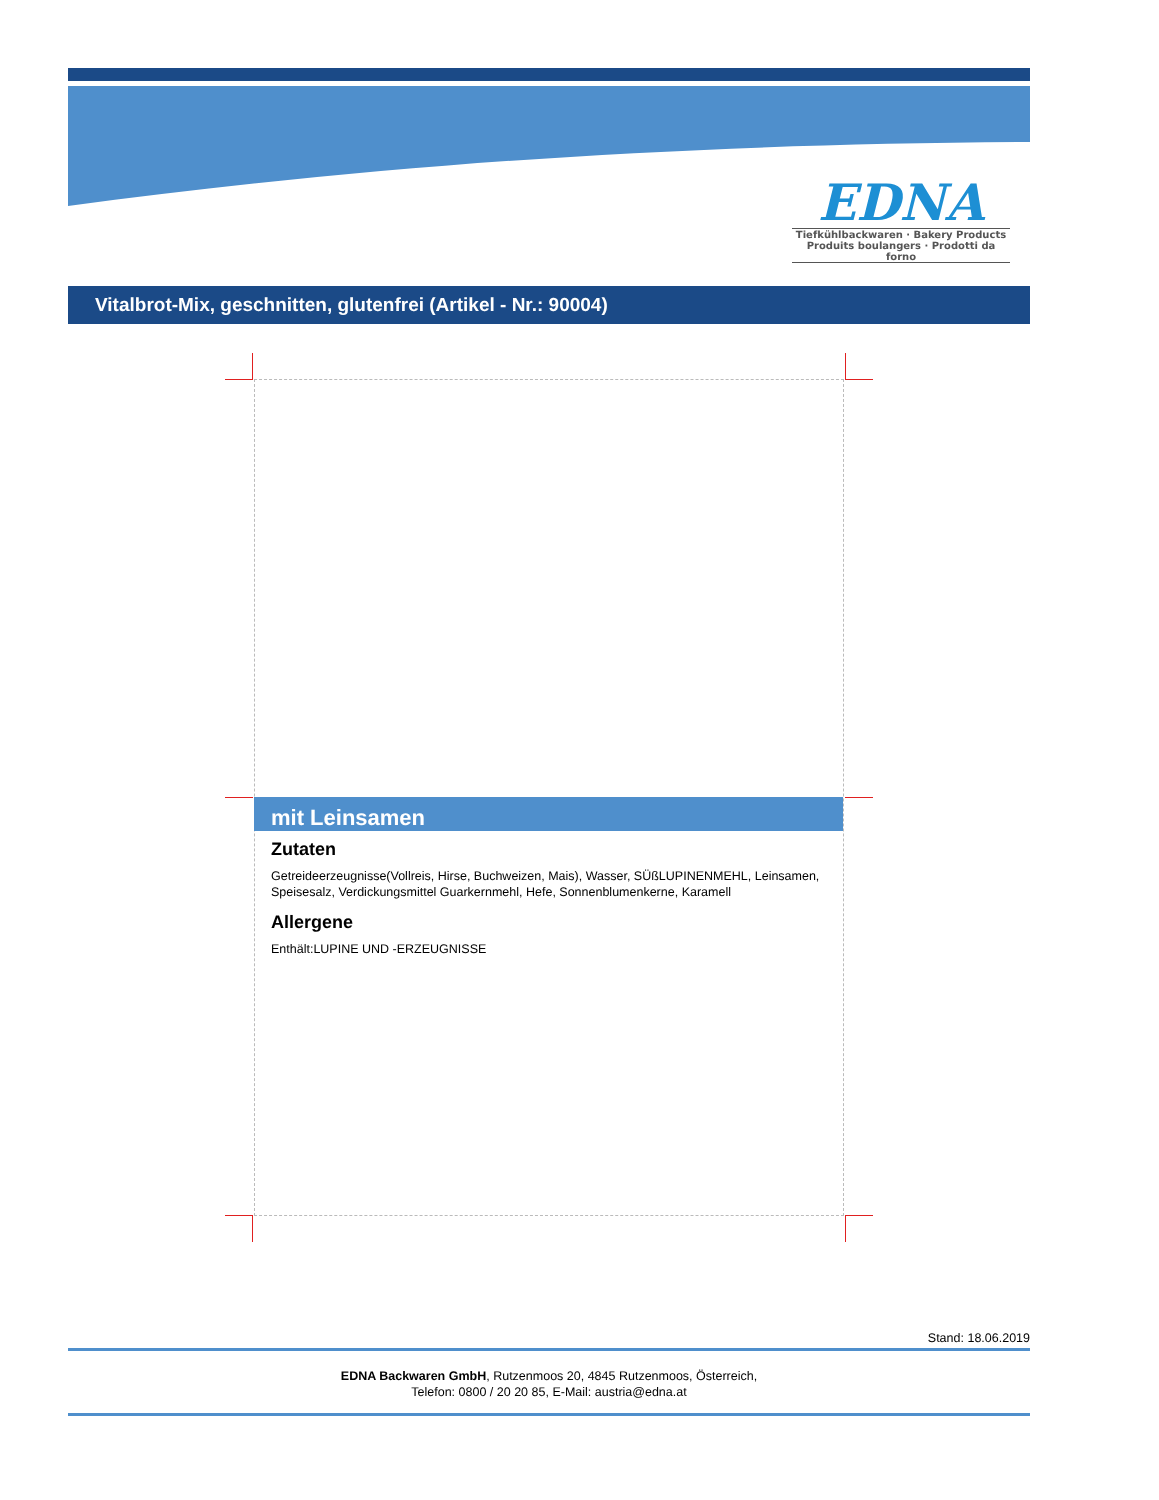EDNA
Tiefkühlbackwaren · Bakery Products
Produits boulangers · Prodotti da forno
Vitalbrot-Mix, geschnitten, glutenfrei (Artikel - Nr.: 90004)
mit Leinsamen
Zutaten
Getreideerzeugnisse(Vollreis, Hirse, Buchweizen, Mais), Wasser, SÜßLUPINENMEHL, Leinsamen, Speisesalz, Verdickungsmittel Guarkernmehl, Hefe, Sonnenblumenkerne, Karamell
Allergene
Enthält:LUPINE UND -ERZEUGNISSE
Stand: 18.06.2019
EDNA Backwaren GmbH, Rutzenmoos 20, 4845 Rutzenmoos, Österreich,
Telefon: 0800 / 20 20 85, E-Mail: austria@edna.at